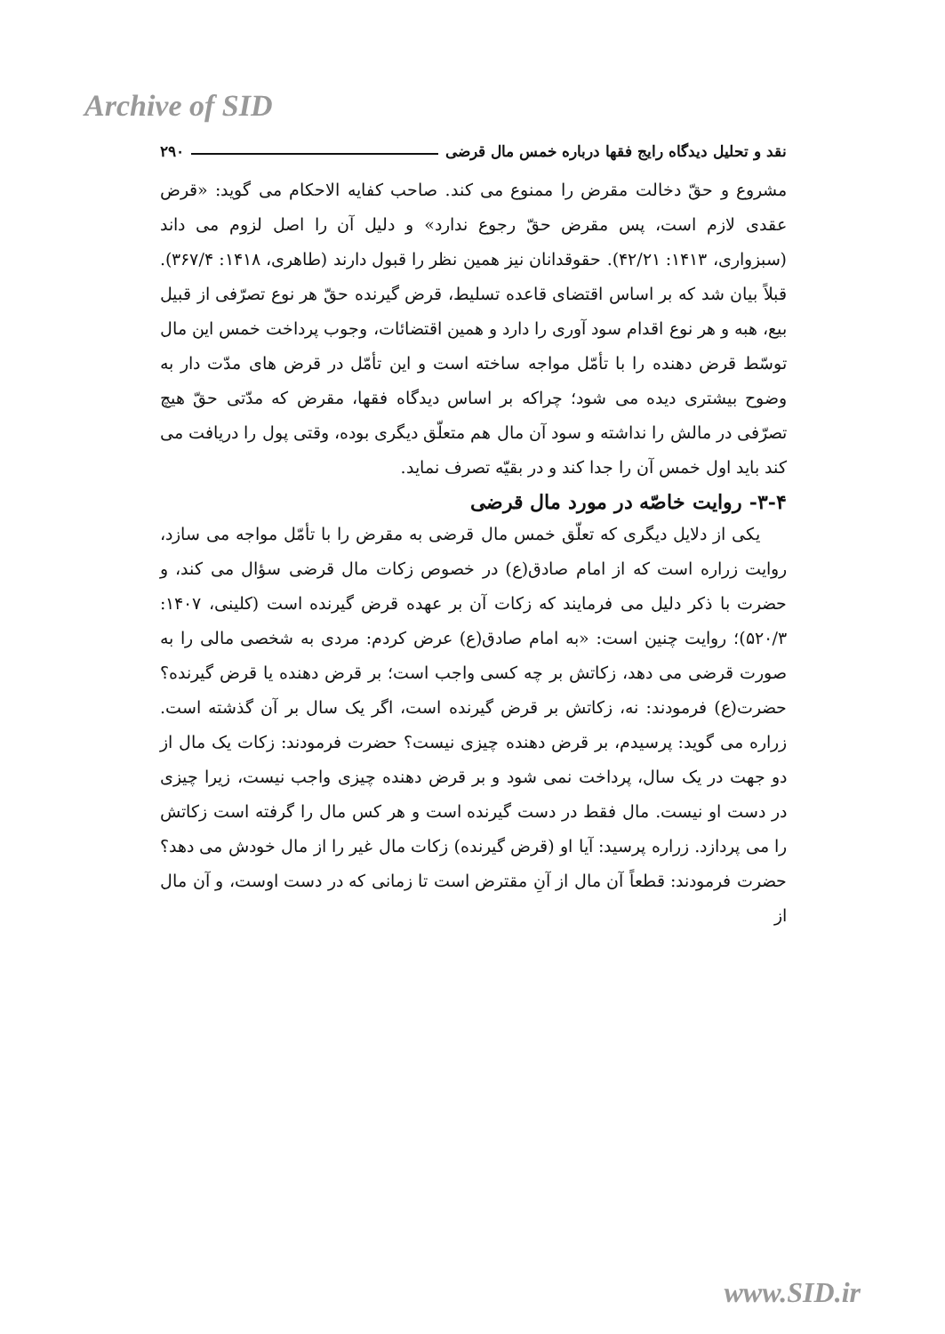Archive of SID
نقد و تحلیل دیدگاه رایج فقها درباره خمس مال قرضی ۲۹۰
مشروع و حقّ دخالت مقرض را ممنوع می کند. صاحب کفایه الاحکام می گوید: «قرض عقدی لازم است، پس مقرض حقّ رجوع ندارد» و دلیل آن را اصل لزوم می داند (سبزواری، ۱۴۱۳: ۴۲/۲۱). حقوقدانان نیز همین نظر را قبول دارند (طاهری، ۱۴۱۸: ۳۶۷/۴). قبلاً بیان شد که بر اساس اقتضای قاعده تسلیط، قرض گیرنده حقّ هر نوع تصرّفی از قبیل بیع، هبه و هر نوع اقدام سود آوری را دارد و همین اقتضائات، وجوب پرداخت خمس این مال توسّط قرض دهنده را با تأمّل مواجه ساخته است و این تأمّل در قرض های مدّت دار به وضوح بیشتری دیده می شود؛ چراکه بر اساس دیدگاه فقها، مقرض که مدّتی حقّ هیچ تصرّفی در مالش را نداشته و سود آن مال هم متعلّق دیگری بوده، وقتی پول را دریافت می کند باید اول خمس آن را جدا کند و در بقیّه تصرف نماید.
۳-۴- روایت خاصّه در مورد مال قرضی
یکی از دلایل دیگری که تعلّق خمس مال قرضی به مقرض را با تأمّل مواجه می سازد، روایت زراره است که از امام صادق(ع) در خصوص زکات مال قرضی سؤال می کند، و حضرت با ذکر دلیل می فرمایند که زکات آن بر عهده قرض گیرنده است (کلینی، ۱۴۰۷: ۵۲۰/۳)؛ روایت چنین است: «به امام صادق(ع) عرض کردم: مردی به شخصی مالی را به صورت قرضی می دهد، زکاتش بر چه کسی واجب است؛ بر قرض دهنده یا قرض گیرنده؟ حضرت(ع) فرمودند: نه، زکاتش بر قرض گیرنده است، اگر یک سال بر آن گذشته است. زراره می گوید: پرسیدم، بر قرض دهنده چیزی نیست؟ حضرت فرمودند: زکات یک مال از دو جهت در یک سال، پرداخت نمی شود و بر قرض دهنده چیزی واجب نیست، زیرا چیزی در دست او نیست. مال فقط در دست گیرنده است و هر کس مال را گرفته است زکاتش را می پردازد. زراره پرسید: آیا او (قرض گیرنده) زکات مال غیر را از مال خودش می دهد؟ حضرت فرمودند: قطعاً آن مال از آنِ مقترض است تا زمانی که در دست اوست، و آن مال از
www.SID.ir